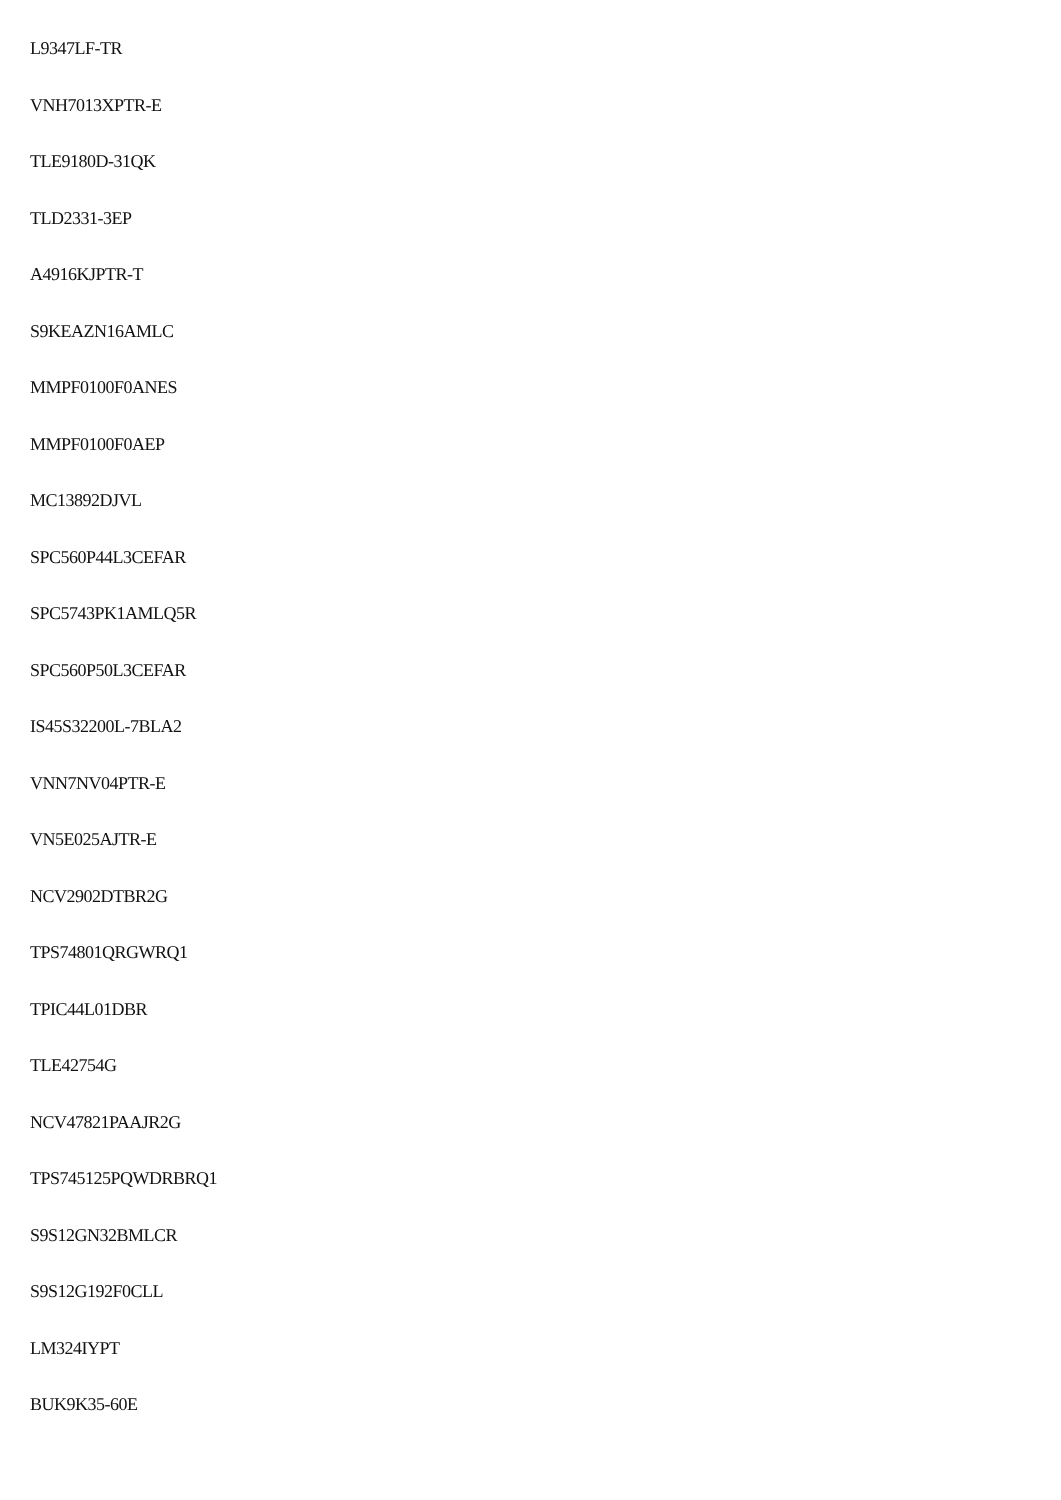L9347LF-TR
VNH7013XPTR-E
TLE9180D-31QK
TLD2331-3EP
A4916KJPTR-T
S9KEAZN16AMLC
MMPF0100F0ANES
MMPF0100F0AEP
MC13892DJVL
SPC560P44L3CEFAR
SPC5743PK1AMLQ5R
SPC560P50L3CEFAR
IS45S32200L-7BLA2
VNN7NV04PTR-E
VN5E025AJTR-E
NCV2902DTBR2G
TPS74801QRGWRQ1
TPIC44L01DBR
TLE42754G
NCV47821PAAJR2G
TPS745125PQWDRBRQ1
S9S12GN32BMLCR
S9S12G192F0CLL
LM324IYPT
BUK9K35-60E